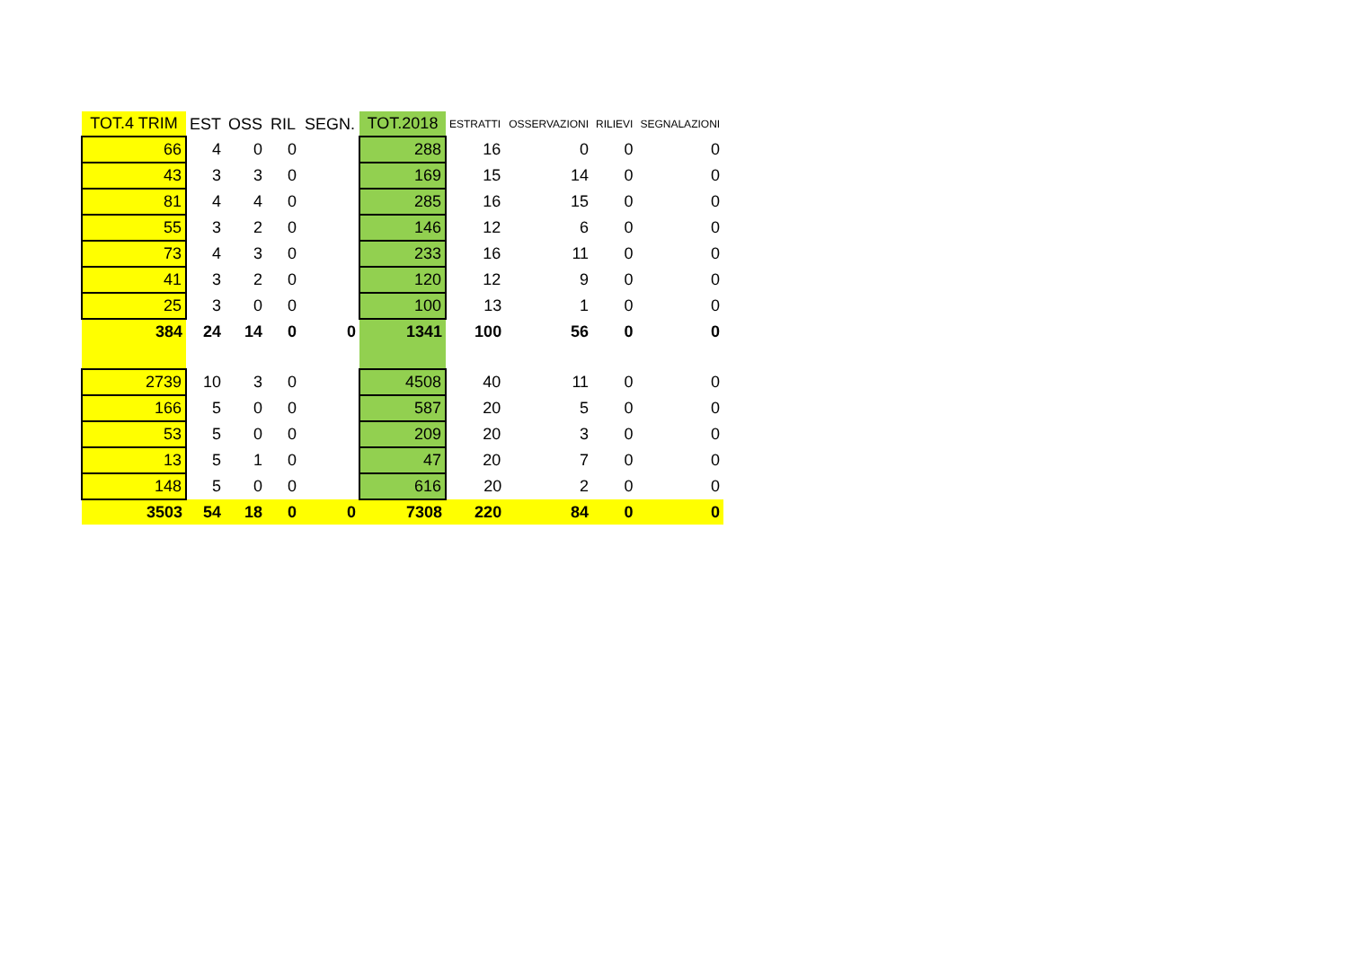| TOT.4 TRIM | EST | OSS | RIL | SEGN. | TOT.2018 | ESTRATTI | OSSERVAZIONI | RILIEVI | SEGNALAZIONI |
| --- | --- | --- | --- | --- | --- | --- | --- | --- | --- |
| 66 | 4 | 0 | 0 | | 288 | 16 | 0 | 0 | 0 |
| 43 | 3 | 3 | 0 | | 169 | 15 | 14 | 0 | 0 |
| 81 | 4 | 4 | 0 | | 285 | 16 | 15 | 0 | 0 |
| 55 | 3 | 2 | 0 | | 146 | 12 | 6 | 0 | 0 |
| 73 | 4 | 3 | 0 | | 233 | 16 | 11 | 0 | 0 |
| 41 | 3 | 2 | 0 | | 120 | 12 | 9 | 0 | 0 |
| 25 | 3 | 0 | 0 | | 100 | 13 | 1 | 0 | 0 |
| 384 | 24 | 14 | 0 | 0 | 1341 | 100 | 56 | 0 | 0 |
| 2739 | 10 | 3 | 0 | | 4508 | 40 | 11 | 0 | 0 |
| 166 | 5 | 0 | 0 | | 587 | 20 | 5 | 0 | 0 |
| 53 | 5 | 0 | 0 | | 209 | 20 | 3 | 0 | 0 |
| 13 | 5 | 1 | 0 | | 47 | 20 | 7 | 0 | 0 |
| 148 | 5 | 0 | 0 | | 616 | 20 | 2 | 0 | 0 |
| 3503 | 54 | 18 | 0 | 0 | 7308 | 220 | 84 | 0 | 0 |